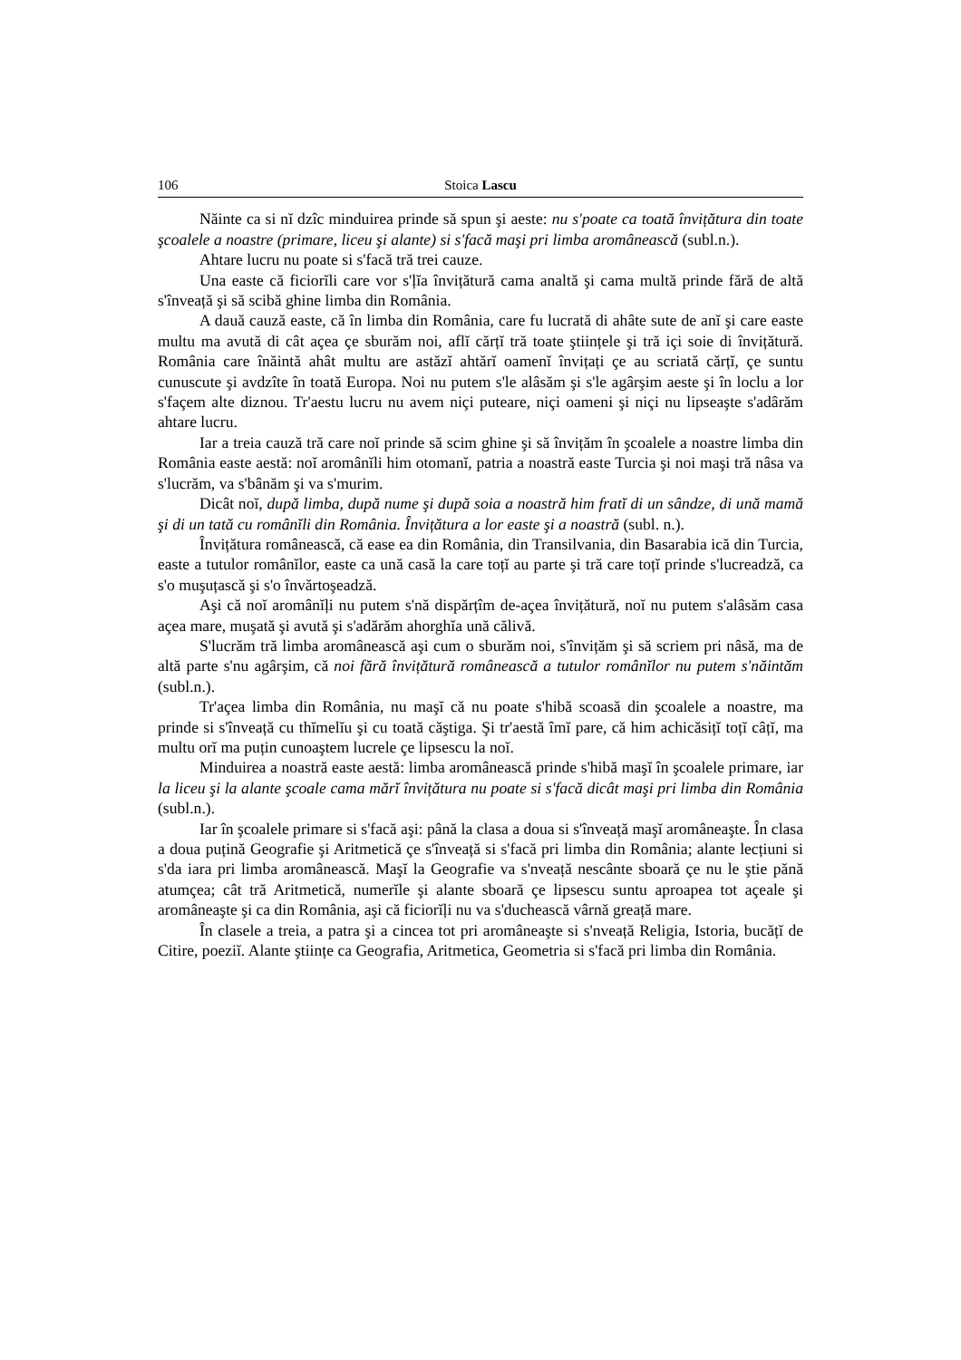106 Stoica Lascu
Năinte ca si nĭ dzîc minduirea prinde să spun şi aeste: nu s'poate ca toată învițătura din toate şcoalele a noastre (primare, liceu şi alante) si s'facă maşi pri limba aromânească (subl.n.).
Ahtare lucru nu poate si s'facă tră trei cauze.
Una easte că ficiorĭli care vor s'ļĭa învițătură cama analtă şi cama multă prinde fără de altă s'înveață şi să scibă ghine limba din România.
A dauă cauză easte, că în limba din România, care fu lucrată di ahâte sute de anĭ şi care easte multu ma avută di cât açea çe sburăm noi, aflĭ cărțĭ tră toate ştiințele şi tră içi soie di învițătură. România care înăintă ahât multu are astăzĭ ahtărĭ oamenĭ învițați çe au scriată cărțĭ, çe suntu cunuscute şi avdzîte în toată Europa. Noi nu putem s'le alâsăm şi s'le agârşim aeste şi în loclu a lor s'façem alte diznou. Tr'aestu lucru nu avem niçi puteare, niçi oameni şi niçi nu lipseaşte s'adârăm ahtare lucru.
Iar a treia cauză tră care noĭ prinde să scim ghine şi să învițăm în şcoalele a noastre limba din România easte aestă: noĭ aromânĭli him otomanĭ, patria a noastră easte Turcia şi noi maşi tră nâsa va s'lucrăm, va s'bânăm şi va s'murim.
Dicât noĭ, după limba, după nume şi după soia a noastră him fratĭ di un sândze, di ună mamă şi di un tată cu românĭli din România. Învițătura a lor easte şi a noastră (subl. n.).
Învițătura românească, că ease ea din România, din Transilvania, din Basarabia ică din Turcia, easte a tutulor românĭlor, easte ca ună casă la care toțĭ au parte şi tră care toțĭ prinde s'lucreadză, ca s'o muşuțască şi s'o învărtoşeadză.
Aşi că noĭ aromânĭļi nu putem s'nă dispărțîm de-açea învițătură, noĭ nu putem s'alâsăm casa açea mare, muşată şi avută şi s'adărăm ahorghĭa ună călivă.
S'lucrăm tră limba aromânească aşi cum o sburăm noi, s'învițăm şi să scriem pri nâsă, ma de altă parte s'nu agârşim, că noi fără învițătură românească a tutulor românĭlor nu putem s'năintăm (subl.n.).
Tr'açea limba din România, nu maşĭ că nu poate s'hibă scoasă din şcoalele a noastre, ma prinde si s'înveață cu thĭmelĭu şi cu toată căştiga. Şi tr'aestă îmĭ pare, că him achicăsițĭ toțĭ câțĭ, ma multu orĭ ma puțin cunoaştem lucrele çe lipsescu la noĭ.
Minduirea a noastră easte aestă: limba aromânească prinde s'hibă maşĭ în şcoalele primare, iar la liceu şi la alante şcoale cama mărĭ învițătura nu poate si s'facă dicât maşi pri limba din România (subl.n.).
Iar în şcoalele primare si s'facă aşi: până la clasa a doua si s'înveață maşĭ aromâneaşte. În clasa a doua puțină Geografie şi Aritmetică çe s'înveață si s'facă pri limba din România; alante lecțiuni si s'da iara pri limba aromânească. Maşĭ la Geografie va s'nveață nescânte sboară çe nu le ştie pănă atumçea; cât tră Aritmetică, numerĭle şi alante sboară çe lipsescu suntu aproapea tot açeale şi aromâneaşte şi ca din România, aşi că ficiorĭļi nu va s'duchească vârnă greață mare.
În clasele a treia, a patra şi a cincea tot pri aromâneaşte si s'nveață Religia, Istoria, bucățĭ de Citire, poeziĭ. Alante ştiințe ca Geografia, Aritmetica, Geometria si s'facă pri limba din România.